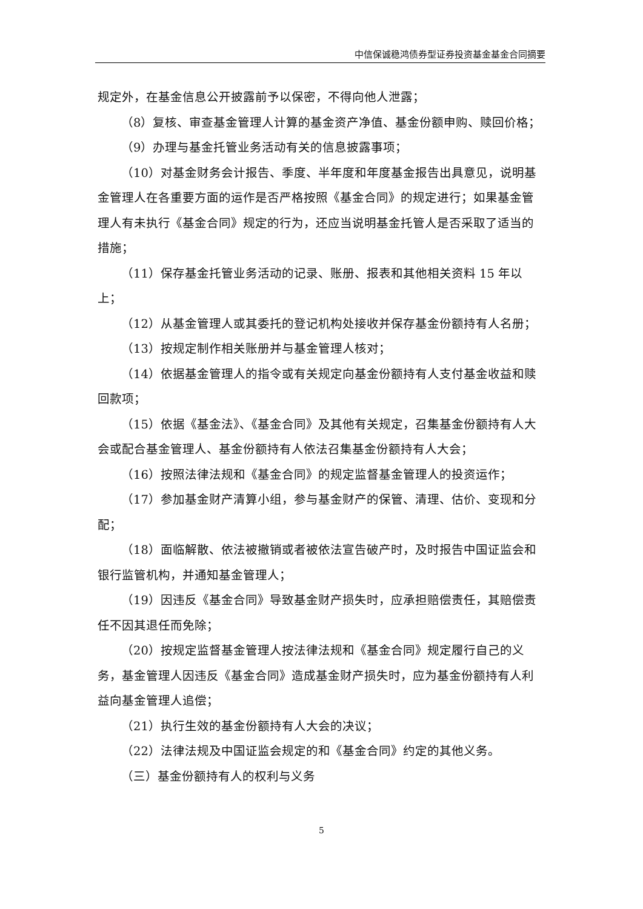中信保诚稳鸿债券型证券投资基金基金合同摘要
规定外，在基金信息公开披露前予以保密，不得向他人泄露；
（8）复核、审查基金管理人计算的基金资产净值、基金份额申购、赎回价格；
（9）办理与基金托管业务活动有关的信息披露事项；
（10）对基金财务会计报告、季度、半年度和年度基金报告出具意见，说明基金管理人在各重要方面的运作是否严格按照《基金合同》的规定进行；如果基金管理人有未执行《基金合同》规定的行为，还应当说明基金托管人是否采取了适当的措施；
（11）保存基金托管业务活动的记录、账册、报表和其他相关资料 15 年以上；
（12）从基金管理人或其委托的登记机构处接收并保存基金份额持有人名册；
（13）按规定制作相关账册并与基金管理人核对；
（14）依据基金管理人的指令或有关规定向基金份额持有人支付基金收益和赎回款项；
（15）依据《基金法》、《基金合同》及其他有关规定，召集基金份额持有人大会或配合基金管理人、基金份额持有人依法召集基金份额持有人大会；
（16）按照法律法规和《基金合同》的规定监督基金管理人的投资运作；
（17）参加基金财产清算小组，参与基金财产的保管、清理、估价、变现和分配；
（18）面临解散、依法被撤销或者被依法宣告破产时，及时报告中国证监会和银行监管机构，并通知基金管理人；
（19）因违反《基金合同》导致基金财产损失时，应承担赔偿责任，其赔偿责任不因其退任而免除；
（20）按规定监督基金管理人按法律法规和《基金合同》规定履行自己的义务，基金管理人因违反《基金合同》造成基金财产损失时，应为基金份额持有人利益向基金管理人追偿；
（21）执行生效的基金份额持有人大会的决议；
（22）法律法规及中国证监会规定的和《基金合同》约定的其他义务。
（三）基金份额持有人的权利与义务
5